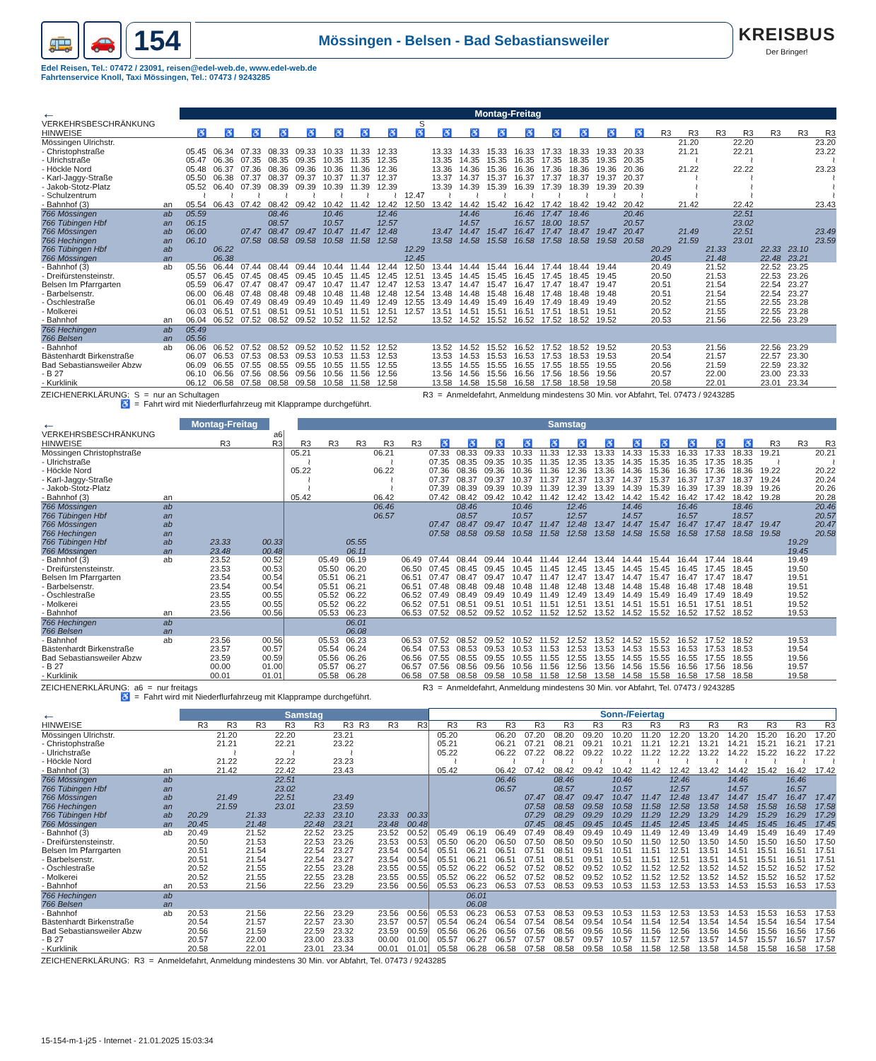🚌 🚗
154
Mössingen - Belsen - Bad Sebastiansweiler
KREISBUS
Der Bringer!
Edel Reisen, Tel.: 07472 / 23091, reisen@edel-web.de, www.edel-web.de
Fahrtenservice Knoll, Taxi Mössingen, Tel.: 07473 / 9243285
| ← | | Montag-Freitag | | | | | | | | | | | | | | | | | | | | | | | |
| VERKEHRSBESCHRÄNKUNG | | | | | | | | | | S | | | | | | | | | | | | | | | |
| HINWEISE | | ♿ | ♿ | ♿ | ♿ | ♿ | ♿ | ♿ | ♿ | ♿ | ♿ | ♿ | ♿ | ♿ | ♿ | ♿ | ♿ | ♿ | R3 | R3 | R3 | R3 | R3 | R3 | R3 |
| Mössingen Ulrichstr. | | | | | | | | | | | | | | | | | | | | 21.20 | | 22.20 | | | 23.20 |
| - Christophstraße | | 05.45 | 06.34 | 07.33 | 08.33 | 09.33 | 10.33 | 11.33 | 12.33 | | 13.33 | 14.33 | 15.33 | 16.33 | 17.33 | 18.33 | 19.33 | 20.33 | | 21.21 | | 22.21 | | | 23.22 |
| - Ulrichstraße | | 05.47 | 06.36 | 07.35 | 08.35 | 09.35 | 10.35 | 11.35 | 12.35 | | 13.35 | 14.35 | 15.35 | 16.35 | 17.35 | 18.35 | 19.35 | 20.35 | | ≀ | | ≀ | | | ≀ |
| - Höckle Nord | | 05.48 | 06.37 | 07.36 | 08.36 | 09.36 | 10.36 | 11.36 | 12.36 | | 13.36 | 14.36 | 15.36 | 16.36 | 17.36 | 18.36 | 19.36 | 20.36 | | 21.22 | | 22.22 | | | 23.23 |
| - Karl-Jaggy-Straße | | 05.50 | 06.38 | 07.37 | 08.37 | 09.37 | 10.37 | 11.37 | 12.37 | | 13.37 | 14.37 | 15.37 | 16.37 | 17.37 | 18.37 | 19.37 | 20.37 | | ≀ | | ≀ | | | ≀ |
| - Jakob-Stotz-Platz | | 05.52 | 06.40 | 07.39 | 08.39 | 09.39 | 10.39 | 11.39 | 12.39 | | 13.39 | 14.39 | 15.39 | 16.39 | 17.39 | 18.39 | 19.39 | 20.39 | | ≀ | | ≀ | | | ≀ |
| - Schulzentrum | | ≀ | ≀ | ≀ | ≀ | ≀ | ≀ | ≀ | ≀ | 12.47 | ≀ | ≀ | ≀ | ≀ | ≀ | ≀ | ≀ | ≀ | | ≀ | | ≀ | | | ≀ |
| - Bahnhof (3) | an | 05.54 | 06.43 | 07.42 | 08.42 | 09.42 | 10.42 | 11.42 | 12.42 | 12.50 | 13.42 | 14.42 | 15.42 | 16.42 | 17.42 | 18.42 | 19.42 | 20.42 | | 21.42 | | 22.42 | | | 23.43 |
| 766 Mössingen | ab | 05.59 | | | 08.46 | | 10.46 | | 12.46 | | | 14.46 | | 16.46 | 17.47 | 18.46 | | 20.46 | | | | 22.51 | | | |
| 766 Tübingen Hbf | an | 06.15 | | | 08.57 | | 10.57 | | 12.57 | | | 14.57 | | 16.57 | 18.00 | 18.57 | | 20.57 | | | | 23.02 | | | |
| 766 Mössingen | ab | 06.00 | | 07.47 | 08.47 | 09.47 | 10.47 | 11.47 | 12.48 | | 13.47 | 14.47 | 15.47 | 16.47 | 17.47 | 18.47 | 19.47 | 20.47 | | 21.49 | | 22.51 | | | 23.49 |
| 766 Hechingen | an | 06.10 | | 07.58 | 08.58 | 09.58 | 10.58 | 11.58 | 12.58 | | 13.58 | 14.58 | 15.58 | 16.58 | 17.58 | 18.58 | 19.58 | 20.58 | | 21.59 | | 23.01 | | | 23.59 |
| 766 Tübingen Hbf | ab | | 06.22 | | | | | | | 12.29 | | | | | | | | | 20.29 | | 21.33 | | 22.33 | 23.10 | |
| 766 Mössingen | an | | 06.38 | | | | | | | 12.45 | | | | | | | | | 20.45 | | 21.48 | | 22.48 | 23.21 | |
| - Bahnhof (3) | ab | 05.56 | 06.44 | 07.44 | 08.44 | 09.44 | 10.44 | 11.44 | 12.44 | 12.50 | 13.44 | 14.44 | 15.44 | 16.44 | 17.44 | 18.44 | 19.44 | | 20.49 | | 21.52 | | 22.52 | 23.25 | |
| - Dreifürstensteinstr. | | 05.57 | 06.45 | 07.45 | 08.45 | 09.45 | 10.45 | 11.45 | 12.45 | 12.51 | 13.45 | 14.45 | 15.45 | 16.45 | 17.45 | 18.45 | 19.45 | | 20.50 | | 21.53 | | 22.53 | 23.26 | |
| Belsen Im Pfarrgarten | | 05.59 | 06.47 | 07.47 | 08.47 | 09.47 | 10.47 | 11.47 | 12.47 | 12.53 | 13.47 | 14.47 | 15.47 | 16.47 | 17.47 | 18.47 | 19.47 | | 20.51 | | 21.54 | | 22.54 | 23.27 | |
| - Barbelsenstr. | | 06.00 | 06.48 | 07.48 | 08.48 | 09.48 | 10.48 | 11.48 | 12.48 | 12.54 | 13.48 | 14.48 | 15.48 | 16.48 | 17.48 | 18.48 | 19.48 | | 20.51 | | 21.54 | | 22.54 | 23.27 | |
| - Öschlestraße | | 06.01 | 06.49 | 07.49 | 08.49 | 09.49 | 10.49 | 11.49 | 12.49 | 12.55 | 13.49 | 14.49 | 15.49 | 16.49 | 17.49 | 18.49 | 19.49 | | 20.52 | | 21.55 | | 22.55 | 23.28 | |
| - Molkerei | | 06.03 | 06.51 | 07.51 | 08.51 | 09.51 | 10.51 | 11.51 | 12.51 | 12.57 | 13.51 | 14.51 | 15.51 | 16.51 | 17.51 | 18.51 | 19.51 | | 20.52 | | 21.55 | | 22.55 | 23.28 | |
| - Bahnhof | an | 06.04 | 06.52 | 07.52 | 08.52 | 09.52 | 10.52 | 11.52 | 12.52 | | 13.52 | 14.52 | 15.52 | 16.52 | 17.52 | 18.52 | 19.52 | | 20.53 | | 21.56 | | 22.56 | 23.29 | |
| 766 Hechingen | ab | 05.49 | | | | | | | | | | | | | | | | | | | | | | | |
| 766 Belsen | an | 05.56 | | | | | | | | | | | | | | | | | | | | | | | |
| - Bahnhof | ab | 06.06 | 06.52 | 07.52 | 08.52 | 09.52 | 10.52 | 11.52 | 12.52 | | 13.52 | 14.52 | 15.52 | 16.52 | 17.52 | 18.52 | 19.52 | | 20.53 | | 21.56 | | 22.56 | 23.29 | |
| Bästenhardt Birkenstraße | | 06.07 | 06.53 | 07.53 | 08.53 | 09.53 | 10.53 | 11.53 | 12.53 | | 13.53 | 14.53 | 15.53 | 16.53 | 17.53 | 18.53 | 19.53 | | 20.54 | | 21.57 | | 22.57 | 23.30 | |
| Bad Sebastiansweiler Abzw | | 06.09 | 06.55 | 07.55 | 08.55 | 09.55 | 10.55 | 11.55 | 12.55 | | 13.55 | 14.55 | 15.55 | 16.55 | 17.55 | 18.55 | 19.55 | | 20.56 | | 21.59 | | 22.59 | 23.32 | |
| - B 27 | | 06.10 | 06.56 | 07.56 | 08.56 | 09.56 | 10.56 | 11.56 | 12.56 | | 13.56 | 14.56 | 15.56 | 16.56 | 17.56 | 18.56 | 19.56 | | 20.57 | | 22.00 | | 23.00 | 23.33 | |
| - Kurklinik | | 06.12 | 06.58 | 07.58 | 08.58 | 09.58 | 10.58 | 11.58 | 12.58 | | 13.58 | 14.58 | 15.58 | 16.58 | 17.58 | 18.58 | 19.58 | | 20.58 | | 22.01 | | 23.01 | 23.34 | |
ZEICHENERKLÄRUNG: S = nur an Schultagen ♿ = Fahrt wird mit Niederflurfahrzeug mit Klapprampe durchgeführt.
R3 = Anmeldefahrt, Anmeldung mindestens 30 Min. vor Abfahrt, Tel. 07473 / 9243285
| ← | | Montag-Freitag | | Samstag | | | | | | | | | | | | | | | | | | | |
| VERKEHRSBESCHRÄNKUNG | | | a6 | | | | | | | | | | | | | | | | | | | | |
| HINWEISE | | R3 | R3 | R3 | R3 | R3 | R3 | R3 | ♿ | ♿ | ♿ | ♿ | ♿ | ♿ | ♿ | ♿ | ♿ | ♿ | ♿ | ♿ | R3 | R3 | R3 |
| Mössingen Christophstraße | | | | 05.21 | | | 06.21 | | 07.33 | 08.33 | 09.33 | 10.33 | 11.33 | 12.33 | 13.33 | 14.33 | 15.33 | 16.33 | 17.33 | 18.33 | 19.21 | | 20.21 |
| - Ulrichstraße | | | | ≀ | | | ≀ | | 07.35 | 08.35 | 09.35 | 10.35 | 11.35 | 12.35 | 13.35 | 14.35 | 15.35 | 16.35 | 17.35 | 18.35 | ≀ | | ≀ |
| - Höckle Nord | | | | 05.22 | | | 06.22 | | 07.36 | 08.36 | 09.36 | 10.36 | 11.36 | 12.36 | 13.36 | 14.36 | 15.36 | 16.36 | 17.36 | 18.36 | 19.22 | | 20.22 |
| - Karl-Jaggy-Straße | | | | ≀ | | | ≀ | | 07.37 | 08.37 | 09.37 | 10.37 | 11.37 | 12.37 | 13.37 | 14.37 | 15.37 | 16.37 | 17.37 | 18.37 | 19.24 | | 20.24 |
| - Jakob-Stotz-Platz | | | | ≀ | | | ≀ | | 07.39 | 08.39 | 09.39 | 10.39 | 11.39 | 12.39 | 13.39 | 14.39 | 15.39 | 16.39 | 17.39 | 18.39 | 19.26 | | 20.26 |
| - Bahnhof (3) | an | | | 05.42 | | | 06.42 | | 07.42 | 08.42 | 09.42 | 10.42 | 11.42 | 12.42 | 13.42 | 14.42 | 15.42 | 16.42 | 17.42 | 18.42 | 19.28 | | 20.28 |
| 766 Mössingen | ab | | | | | | 06.46 | | | 08.46 | | 10.46 | | 12.46 | | 14.46 | | 16.46 | | 18.46 | | | 20.46 |
| 766 Tübingen Hbf | an | | | | | | 06.57 | | | 08.57 | | 10.57 | | 12.57 | | 14.57 | | 16.57 | | 18.57 | | | 20.57 |
| 766 Mössingen | ab | | | | | | | | 07.47 | 08.47 | 09.47 | 10.47 | 11.47 | 12.48 | 13.47 | 14.47 | 15.47 | 16.47 | 17.47 | 18.47 | 19.47 | | 20.47 |
| 766 Hechingen | an | | | | | | | | 07.58 | 08.58 | 09.58 | 10.58 | 11.58 | 12.58 | 13.58 | 14.58 | 15.58 | 16.58 | 17.58 | 18.58 | 19.58 | | 20.58 |
| 766 Tübingen Hbf | ab | 23.33 | 00.33 | | | 05.55 | | | | | | | | | | | | | | | | 19.29 | |
| 766 Mössingen | an | 23.48 | 00.48 | | | 06.11 | | | | | | | | | | | | | | | | 19.45 | |
| - Bahnhof (3) | ab | 23.52 | 00.52 | | 05.49 | 06.19 | | 06.49 | 07.44 | 08.44 | 09.44 | 10.44 | 11.44 | 12.44 | 13.44 | 14.44 | 15.44 | 16.44 | 17.44 | 18.44 | | 19.49 | |
| - Dreifürstensteinstr. | | 23.53 | 00.53 | | 05.50 | 06.20 | | 06.50 | 07.45 | 08.45 | 09.45 | 10.45 | 11.45 | 12.45 | 13.45 | 14.45 | 15.45 | 16.45 | 17.45 | 18.45 | | 19.50 | |
| Belsen Im Pfarrgarten | | 23.54 | 00.54 | | 05.51 | 06.21 | | 06.51 | 07.47 | 08.47 | 09.47 | 10.47 | 11.47 | 12.47 | 13.47 | 14.47 | 15.47 | 16.47 | 17.47 | 18.47 | | 19.51 | |
| - Barbelsenstr. | | 23.54 | 00.54 | | 05.51 | 06.21 | | 06.51 | 07.48 | 08.48 | 09.48 | 10.48 | 11.48 | 12.48 | 13.48 | 14.48 | 15.48 | 16.48 | 17.48 | 18.48 | | 19.51 | |
| - Öschlestraße | | 23.55 | 00.55 | | 05.52 | 06.22 | | 06.52 | 07.49 | 08.49 | 09.49 | 10.49 | 11.49 | 12.49 | 13.49 | 14.49 | 15.49 | 16.49 | 17.49 | 18.49 | | 19.52 | |
| - Molkerei | | 23.55 | 00.55 | | 05.52 | 06.22 | | 06.52 | 07.51 | 08.51 | 09.51 | 10.51 | 11.51 | 12.51 | 13.51 | 14.51 | 15.51 | 16.51 | 17.51 | 18.51 | | 19.52 | |
| - Bahnhof | an | 23.56 | 00.56 | | 05.53 | 06.23 | | 06.53 | 07.52 | 08.52 | 09.52 | 10.52 | 11.52 | 12.52 | 13.52 | 14.52 | 15.52 | 16.52 | 17.52 | 18.52 | | 19.53 | |
| 766 Hechingen | ab | | | | | 06.01 | | | | | | | | | | | | | | | | | |
| 766 Belsen | an | | | | | 06.08 | | | | | | | | | | | | | | | | | |
| - Bahnhof | ab | 23.56 | 00.56 | | 05.53 | 06.23 | | 06.53 | 07.52 | 08.52 | 09.52 | 10.52 | 11.52 | 12.52 | 13.52 | 14.52 | 15.52 | 16.52 | 17.52 | 18.52 | | 19.53 | |
| Bästenhardt Birkenstraße | | 23.57 | 00.57 | | 05.54 | 06.24 | | 06.54 | 07.53 | 08.53 | 09.53 | 10.53 | 11.53 | 12.53 | 13.53 | 14.53 | 15.53 | 16.53 | 17.53 | 18.53 | | 19.54 | |
| Bad Sebastiansweiler Abzw | | 23.59 | 00.59 | | 05.56 | 06.26 | | 06.56 | 07.55 | 08.55 | 09.55 | 10.55 | 11.55 | 12.55 | 13.55 | 14.55 | 15.55 | 16.55 | 17.55 | 18.55 | | 19.56 | |
| - B 27 | | 00.00 | 01.00 | | 05.57 | 06.27 | | 06.57 | 07.56 | 08.56 | 09.56 | 10.56 | 11.56 | 12.56 | 13.56 | 14.56 | 15.56 | 16.56 | 17.56 | 18.56 | | 19.57 | |
| - Kurklinik | | 00.01 | 01.01 | | 05.58 | 06.28 | | 06.58 | 07.58 | 08.58 | 09.58 | 10.58 | 11.58 | 12.58 | 13.58 | 14.58 | 15.58 | 16.58 | 17.58 | 18.58 | | 19.58 | |
ZEICHENERKLÄRUNG: a6 = nur freitags ♿ = Fahrt wird mit Niederflurfahrzeug mit Klapprampe durchgeführt.
R3 = Anmeldefahrt, Anmeldung mindestens 30 Min. vor Abfahrt, Tel. 07473 / 9243285
| ← | | Samstag | | | | | | | | | Sonn-/Feiertag | | | | | | | | | | | | | |
| HINWEISE | | R3 | R3 | R3 | R3 | R3 | R3 | R3 | R3 | R3 | R3 | R3 | R3 | R3 | R3 | R3 | R3 | R3 | R3 | R3 | R3 | R3 | R3 | R3 |
| Mössingen Ulrichstr. | | | 21.20 | | 22.20 | | 23.21 | | | | 05.20 | | 06.20 | 07.20 | 08.20 | 09.20 | 10.20 | 11.20 | 12.20 | 13.20 | 14.20 | 15.20 | 16.20 | 17.20 |
| - Christophstraße | | | 21.21 | | 22.21 | | 23.22 | | | | 05.21 | | 06.21 | 07.21 | 08.21 | 09.21 | 10.21 | 11.21 | 12.21 | 13.21 | 14.21 | 15.21 | 16.21 | 17.21 |
| - Ulrichstraße | | | ≀ | | ≀ | | ≀ | | | | 05.22 | | 06.22 | 07.22 | 08.22 | 09.22 | 10.22 | 11.22 | 12.22 | 13.22 | 14.22 | 15.22 | 16.22 | 17.22 |
| - Höckle Nord | | | 21.22 | | 22.22 | | 23.23 | | | | ≀ | | ≀ | ≀ | ≀ | ≀ | ≀ | ≀ | ≀ | ≀ | ≀ | ≀ | ≀ | ≀ |
| - Bahnhof (3) | an | | 21.42 | | 22.42 | | 23.43 | | | | 05.42 | | 06.42 | 07.42 | 08.42 | 09.42 | 10.42 | 11.42 | 12.42 | 13.42 | 14.42 | 15.42 | 16.42 | 17.42 |
| 766 Mössingen | ab | | | | 22.51 | | | | | | | | 06.46 | | 08.46 | | 10.46 | | 12.46 | | 14.46 | | 16.46 | |
| 766 Tübingen Hbf | an | | | | 23.02 | | | | | | | | 06.57 | | 08.57 | | 10.57 | | 12.57 | | 14.57 | | 16.57 | |
| 766 Mössingen | ab | | 21.49 | | 22.51 | | 23.49 | | | | | | | 07.47 | 08.47 | 09.47 | 10.47 | 11.47 | 12.48 | 13.47 | 14.47 | 15.47 | 16.47 | 17.47 |
| 766 Hechingen | an | | 21.59 | | 23.01 | | 23.59 | | | | | | | 07.58 | 08.58 | 09.58 | 10.58 | 11.58 | 12.58 | 13.58 | 14.58 | 15.58 | 16.58 | 17.58 |
| 766 Tübingen Hbf | ab | 20.29 | | 21.33 | | 22.33 | 23.10 | | 23.33 | 00.33 | | | | 07.29 | 08.29 | 09.29 | 10.29 | 11.29 | 12.29 | 13.29 | 14.29 | 15.29 | 16.29 | 17.29 |
| 766 Mössingen | an | 20.45 | | 21.48 | | 22.48 | 23.21 | | 23.48 | 00.48 | | | | 07.45 | 08.45 | 09.45 | 10.45 | 11.45 | 12.45 | 13.45 | 14.45 | 15.45 | 16.45 | 17.45 |
| - Bahnhof (3) | ab | 20.49 | | 21.52 | | 22.52 | 23.25 | | 23.52 | 00.52 | 05.49 | 06.19 | 06.49 | 07.49 | 08.49 | 09.49 | 10.49 | 11.49 | 12.49 | 13.49 | 14.49 | 15.49 | 16.49 | 17.49 |
| - Dreifürstensteinstr. | | 20.50 | | 21.53 | | 22.53 | 23.26 | | 23.53 | 00.53 | 05.50 | 06.20 | 06.50 | 07.50 | 08.50 | 09.50 | 10.50 | 11.50 | 12.50 | 13.50 | 14.50 | 15.50 | 16.50 | 17.50 |
| Belsen Im Pfarrgarten | | 20.51 | | 21.54 | | 22.54 | 23.27 | | 23.54 | 00.54 | 05.51 | 06.21 | 06.51 | 07.51 | 08.51 | 09.51 | 10.51 | 11.51 | 12.51 | 13.51 | 14.51 | 15.51 | 16.51 | 17.51 |
| - Barbelsenstr. | | 20.51 | | 21.54 | | 22.54 | 23.27 | | 23.54 | 00.54 | 05.51 | 06.21 | 06.51 | 07.51 | 08.51 | 09.51 | 10.51 | 11.51 | 12.51 | 13.51 | 14.51 | 15.51 | 16.51 | 17.51 |
| - Öschlestraße | | 20.52 | | 21.55 | | 22.55 | 23.28 | | 23.55 | 00.55 | 05.52 | 06.22 | 06.52 | 07.52 | 08.52 | 09.52 | 10.52 | 11.52 | 12.52 | 13.52 | 14.52 | 15.52 | 16.52 | 17.52 |
| - Molkerei | | 20.52 | | 21.55 | | 22.55 | 23.28 | | 23.55 | 00.55 | 05.52 | 06.22 | 06.52 | 07.52 | 08.52 | 09.52 | 10.52 | 11.52 | 12.52 | 13.52 | 14.52 | 15.52 | 16.52 | 17.52 |
| - Bahnhof | an | 20.53 | | 21.56 | | 22.56 | 23.29 | | 23.56 | 00.56 | 05.53 | 06.23 | 06.53 | 07.53 | 08.53 | 09.53 | 10.53 | 11.53 | 12.53 | 13.53 | 14.53 | 15.53 | 16.53 | 17.53 |
| 766 Hechingen | ab | | | | | | | | | | | 06.01 | | | | | | | | | | | | |
| 766 Belsen | an | | | | | | | | | | | 06.08 | | | | | | | | | | | | |
| - Bahnhof | ab | 20.53 | | 21.56 | | 22.56 | 23.29 | | 23.56 | 00.56 | 05.53 | 06.23 | 06.53 | 07.53 | 08.53 | 09.53 | 10.53 | 11.53 | 12.53 | 13.53 | 14.53 | 15.53 | 16.53 | 17.53 |
| Bästenhardt Birkenstraße | | 20.54 | | 21.57 | | 22.57 | 23.30 | | 23.57 | 00.57 | 05.54 | 06.24 | 06.54 | 07.54 | 08.54 | 09.54 | 10.54 | 11.54 | 12.54 | 13.54 | 14.54 | 15.54 | 16.54 | 17.54 |
| Bad Sebastiansweiler Abzw | | 20.56 | | 21.59 | | 22.59 | 23.32 | | 23.59 | 00.59 | 05.56 | 06.26 | 06.56 | 07.56 | 08.56 | 09.56 | 10.56 | 11.56 | 12.56 | 13.56 | 14.56 | 15.56 | 16.56 | 17.56 |
| - B 27 | | 20.57 | | 22.00 | | 23.00 | 23.33 | | 00.00 | 01.00 | 05.57 | 06.27 | 06.57 | 07.57 | 08.57 | 09.57 | 10.57 | 11.57 | 12.57 | 13.57 | 14.57 | 15.57 | 16.57 | 17.57 |
| - Kurklinik | | 20.58 | | 22.01 | | 23.01 | 23.34 | | 00.01 | 01.01 | 05.58 | 06.28 | 06.58 | 07.58 | 08.58 | 09.58 | 10.58 | 11.58 | 12.58 | 13.58 | 14.58 | 15.58 | 16.58 | 17.58 |
ZEICHENERKLÄRUNG: R3 = Anmeldefahrt, Anmeldung mindestens 30 Min. vor Abfahrt, Tel. 07473 / 9243285
15-154-m-1-j25 - Internet - 21.01.2025 15:03:34